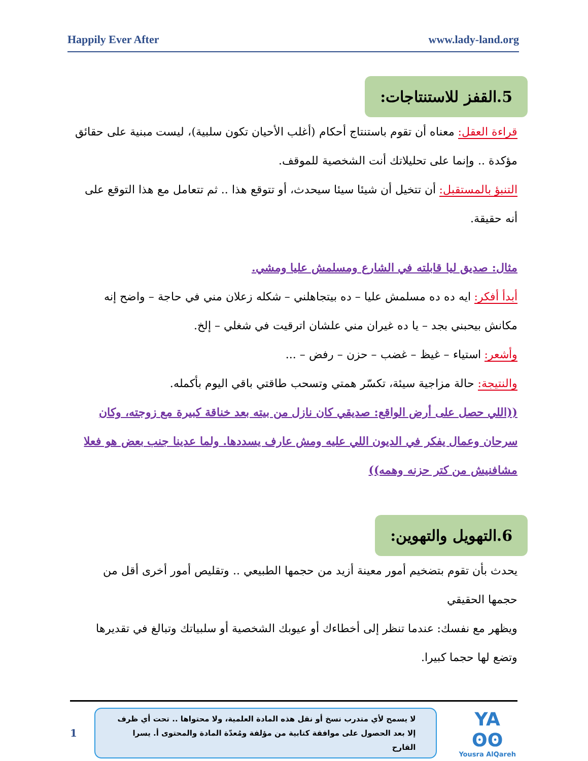Happily Ever After www.lady-land.org
5.القفز للاستنتاجات:
قراءة العقل: معناه أن تقوم باستنتاج أحكام (أغلب الأحيان تكون سلبية)، ليست مبنية على حقائق مؤكدة .. وإنما على تحليلاتك أنت الشخصية للموقف.
التنبؤ بالمستقبل: أن تتخيل أن شيئا سيئا سيحدث، أو تتوقع هذا .. ثم تتعامل مع هذا التوقع على أنه حقيقة.
مثال: صديق ليا قابلته في الشارع ومسلمش عليا ومشي.
أبدأ أفكر: ايه ده ده مسلمش عليا – ده بيتجاهلني – شكله زعلان مني في حاجة – واضح إنه مكانش بيحبني بجد – يا ده غيران مني علشان اترقيت في شغلي – إلخ.
وأشعر: استياء – غيظ – غضب – حزن – رفض – ...
والنتيجة: حالة مزاجية سيئة، تكسّر همتي وتسحب طاقتي باقي اليوم بأكمله.
((اللي حصل على أرض الواقع: صديقي كان نازل من بيته بعد خناقة كبيرة مع زوجته، وكان سرحان وعمال يفكر في الديون اللي عليه ومش عارف يسددها. ولما عدينا جنب بعض هو فعلا مشافنيش من كتر حزنه وهمه))
6.التهويل والتهوين:
يحدث بأن تقوم بتضخيم أمور معينة أزيد من حجمها الطبيعي .. وتقليص أمور أخرى أقل من حجمها الحقيقي
ويظهر مع نفسك: عندما تنظر إلى أخطاءك أو عيوبك الشخصية أو سلبياتك وتبالغ في تقديرها وتضع لها حجما كبيرا.
1
لا يسمح لأي متدرب نسخ أو نقل هذه المادة العلمية، ولا محتواها .. تحت أي ظرف إلا بعد الحصول على موافقة كتابية من مؤلفة ومُعدّة المادة والمحتوى أ. يسرا القارح
YA ʘʘ
Yousra AlQareh